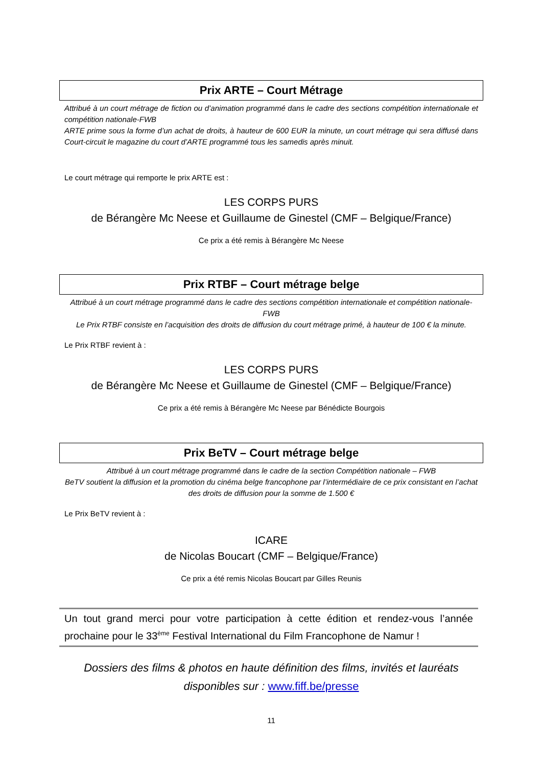Prix ARTE – Court Métrage
Attribué à un court métrage de fiction ou d’animation programmé dans le cadre des sections compétition internationale et compétition nationale-FWB
ARTE prime sous la forme d’un achat de droits, à hauteur de 600 EUR la minute, un court métrage qui sera diffusé dans Court-circuit le magazine du court d’ARTE programmé tous les samedis après minuit.
Le court métrage qui remporte le prix ARTE est :
LES CORPS PURS
de Bérangère Mc Neese et Guillaume de Ginestel (CMF – Belgique/France)
Ce prix a été remis à Bérangère Mc Neese
Prix RTBF – Court métrage belge
Attribué à un court métrage programmé dans le cadre des sections compétition internationale et compétition nationale-FWB
Le Prix RTBF consiste en l’acquisition des droits de diffusion du court métrage primé, à hauteur de 100 € la minute.
Le Prix RTBF revient à :
LES CORPS PURS
de Bérangère Mc Neese et Guillaume de Ginestel (CMF – Belgique/France)
Ce prix a été remis à Bérangère Mc Neese par Bénédicte Bourgois
Prix BeTV – Court métrage belge
Attribué à un court métrage programmé dans le cadre de la section Compétition nationale – FWB
BeTV soutient la diffusion et la promotion du cinéma belge francophone par l’intermédiaire de ce prix consistant en l’achat des droits de diffusion pour la somme de 1.500 €
Le Prix BeTV revient à :
ICARE
de Nicolas Boucart (CMF – Belgique/France)
Ce prix a été remis Nicolas Boucart par Gilles Reunis
Un tout grand merci pour votre participation à cette édition et rendez-vous l’année prochaine pour le 33<sup>ème</sup> Festival International du Film Francophone de Namur !
Dossiers des films & photos en haute définition des films, invités et lauréats disponibles sur : www.fiff.be/presse
11